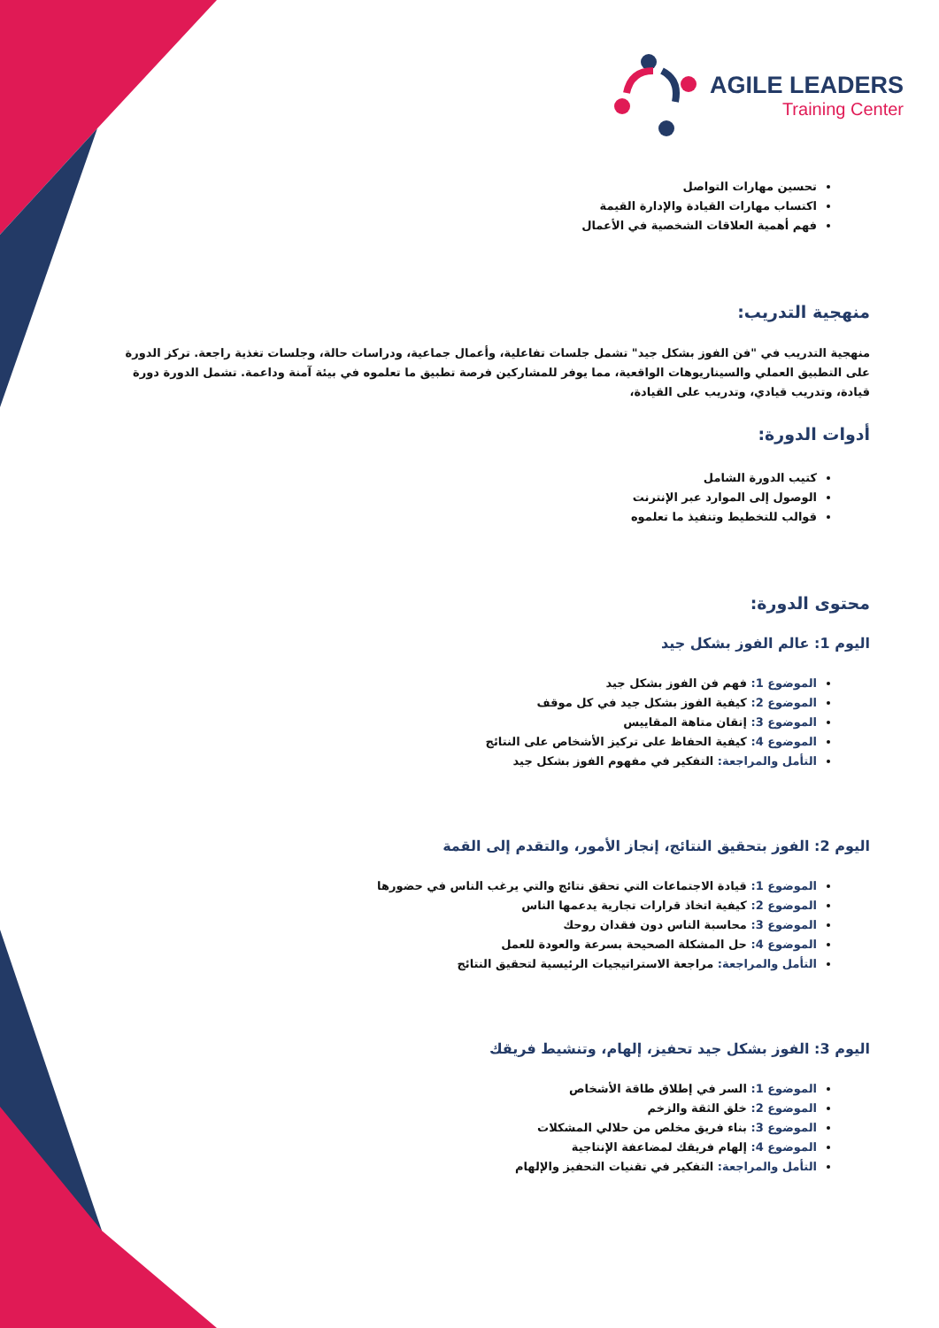AGILE LEADERS
Training Center
تحسين مهارات التواصل
اكتساب مهارات القيادة والإدارة القيمة
فهم أهمية العلاقات الشخصية في الأعمال
منهجية التدريب:
منهجية التدريب في "فن الفوز بشكل جيد" تشمل جلسات تفاعلية، وأعمال جماعية، ودراسات حالة، وجلسات تغذية راجعة. تركز الدورة على التطبيق العملي والسيناريوهات الواقعية، مما يوفر للمشاركين فرصة تطبيق ما تعلموه في بيئة آمنة وداعمة. تشمل الدورة دورة قيادة، وتدريب قيادي، وتدريب على القيادة،
أدوات الدورة:
كتيب الدورة الشامل
الوصول إلى الموارد عبر الإنترنت
قوالب للتخطيط وتنفيذ ما تعلموه
محتوى الدورة:
اليوم 1: عالم الفوز بشكل جيد
الموضوع 1: فهم فن الفوز بشكل جيد
الموضوع 2: كيفية الفوز بشكل جيد في كل موقف
الموضوع 3: إتقان متاهة المقاييس
الموضوع 4: كيفية الحفاظ على تركيز الأشخاص على النتائج
التأمل والمراجعة: التفكير في مفهوم الفوز بشكل جيد
اليوم 2: الفوز بتحقيق النتائج، إنجاز الأمور، والتقدم إلى القمة
الموضوع 1: قيادة الاجتماعات التي تحقق نتائج والتي يرغب الناس في حضورها
الموضوع 2: كيفية اتخاذ قرارات تجارية يدعمها الناس
الموضوع 3: محاسبة الناس دون فقدان روحك
الموضوع 4: حل المشكلة الصحيحة بسرعة والعودة للعمل
التأمل والمراجعة: مراجعة الاستراتيجيات الرئيسية لتحقيق النتائج
اليوم 3: الفوز بشكل جيد تحفيز، إلهام، وتنشيط فريقك
الموضوع 1: السر في إطلاق طاقة الأشخاص
الموضوع 2: خلق الثقة والزخم
الموضوع 3: بناء فريق مخلص من حلالي المشكلات
الموضوع 4: إلهام فريقك لمضاعفة الإنتاجية
التأمل والمراجعة: التفكير في تقنيات التحفيز والإلهام